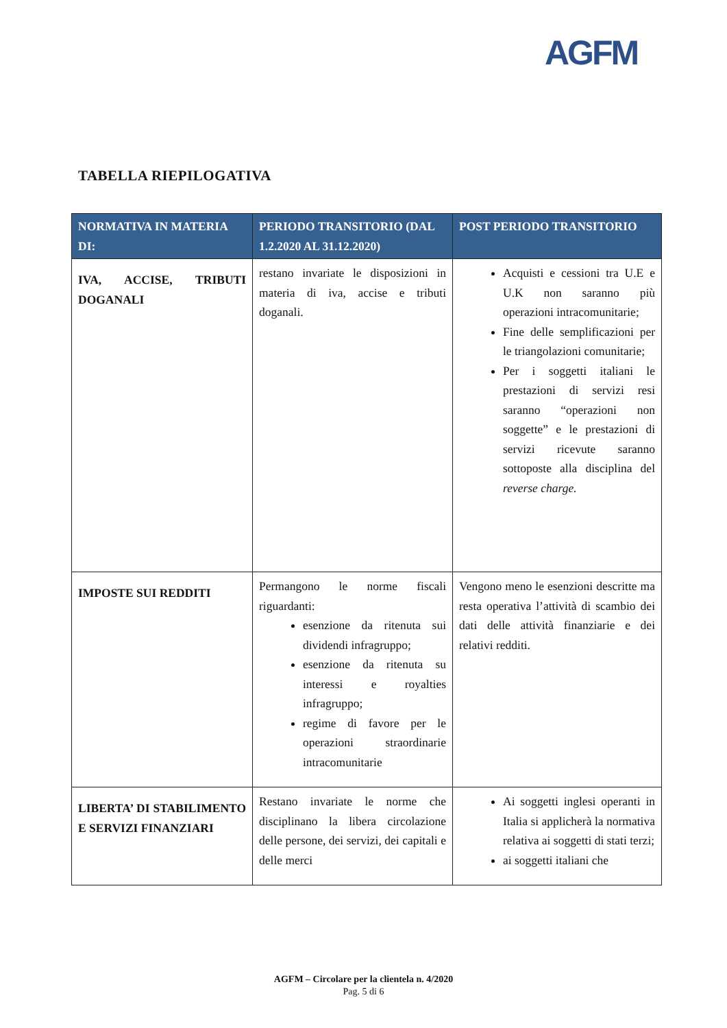AGFM
TABELLA RIEPILOGATIVA
| NORMATIVA IN MATERIA DI: | PERIODO TRANSITORIO (DAL 1.2.2020 AL 31.12.2020) | POST PERIODO TRANSITORIO |
| --- | --- | --- |
| IVA, ACCISE, TRIBUTI DOGANALI | restano invariate le disposizioni in materia di iva, accise e tributi doganali. | Acquisti e cessioni tra U.E e U.K non saranno più operazioni intracomunitarie; Fine delle semplificazioni per le triangolazioni comunitarie; Per i soggetti italiani le prestazioni di servizi resi saranno “operazioni non soggette” e le prestazioni di servizi ricevute saranno sottoposte alla disciplina del reverse charge. |
| IMPOSTE SUI REDDITI | Permangono le norme fiscali riguardanti: esenzione da ritenuta sui dividendi infragruppo; esenzione da ritenuta su interessi e royalties infragruppo; regime di favore per le operazioni straordinarie intracomunitarie | Vengono meno le esenzioni descritte ma resta operativa l’attività di scambio dei dati delle attività finanziarie e dei relativi redditi. |
| LIBERTA’ DI STABILIMENTO E SERVIZI FINANZIARI | Restano invariate le norme che disciplinano la libera circolazione delle persone, dei servizi, dei capitali e delle merci | Ai soggetti inglesi operanti in Italia si applicherà la normativa relativa ai soggetti di stati terzi; ai soggetti italiani che |
AGFM – Circolare per la clientela n. 4/2020
Pag. 5 di 6